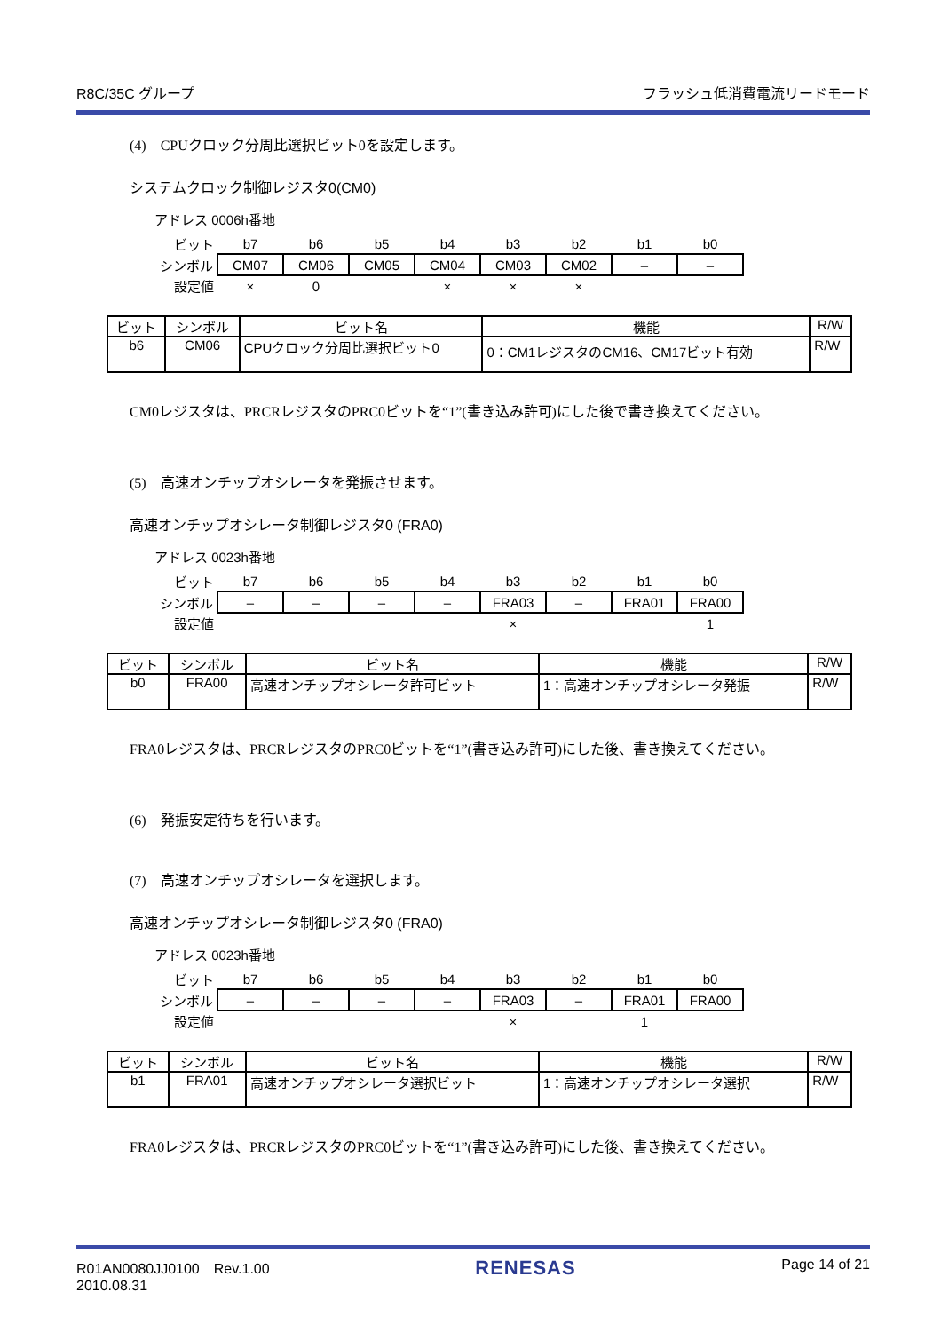R8C/35C グループ フラッシュ低消費電流リードモード
(4)　CPUクロック分周比選択ビット0を設定します。
システムクロック制御レジスタ0(CM0)
アドレス 0006h番地
| ビット | b7 | b6 | b5 | b4 | b3 | b2 | b1 | b0 |
| シンボル | CM07 | CM06 | CM05 | CM04 | CM03 | CM02 | – | – |
| 設定値 | × | 0 | | × | × | × | | |
| ビット | シンボル | ビット名 | 機能 | R/W |
| --- | --- | --- | --- | --- |
| b6 | CM06 | CPUクロック分周比選択ビット0 | 0：CM1レジスタのCM16、CM17ビット有効 | R/W |
CM0レジスタは、PRCRレジスタのPRC0ビットを“1”(書き込み許可)にした後で書き換えてください。
(5)　高速オンチップオシレータを発振させます。
高速オンチップオシレータ制御レジスタ0 (FRA0)
アドレス 0023h番地
| ビット | b7 | b6 | b5 | b4 | b3 | b2 | b1 | b0 |
| シンボル | – | – | – | – | FRA03 | – | FRA01 | FRA00 |
| 設定値 | | | | | × | | | 1 |
| ビット | シンボル | ビット名 | 機能 | R/W |
| --- | --- | --- | --- | --- |
| b0 | FRA00 | 高速オンチップオシレータ許可ビット | 1：高速オンチップオシレータ発振 | R/W |
FRA0レジスタは、PRCRレジスタのPRC0ビットを“1”(書き込み許可)にした後、書き換えてください。
(6)　発振安定待ちを行います。
(7)　高速オンチップオシレータを選択します。
高速オンチップオシレータ制御レジスタ0 (FRA0)
アドレス 0023h番地
| ビット | b7 | b6 | b5 | b4 | b3 | b2 | b1 | b0 |
| シンボル | – | – | – | – | FRA03 | – | FRA01 | FRA00 |
| 設定値 | | | | | × | | 1 | |
| ビット | シンボル | ビット名 | 機能 | R/W |
| --- | --- | --- | --- | --- |
| b1 | FRA01 | 高速オンチップオシレータ選択ビット | 1：高速オンチップオシレータ選択 | R/W |
FRA0レジスタは、PRCRレジスタのPRC0ビットを“1”(書き込み許可)にした後、書き換えてください。
R01AN0080JJ0100　Rev.1.00
2010.08.31 RENESAS Page 14 of 21